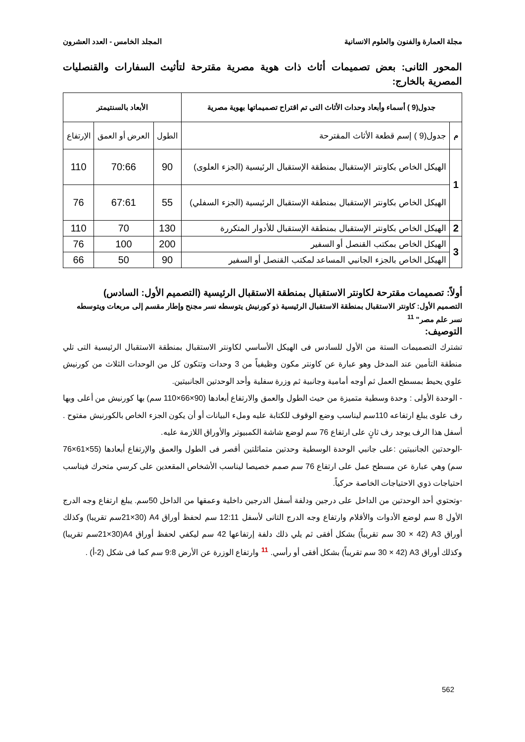مجلة العمارة والفنون والعلوم الانسانية المجلد الخامس - العدد العشرون
المحور الثانى: بعض تصميمات أثاث ذات هوية مصرية مقترحة لتأثيث السفارات والقنصليات المصرية بالخارج:
| جدول(9 ) أسماء وأبعاد وحدات الأثاث التى تم اقتراح تصميماتها بهوية مصرية | | الأبعاد بالسنتيمتر | | |
| --- | --- | --- | --- | --- |
| م | جدول(9 ) إسم قطعة الأثاث المقترحة | الطول | العرض أو العمق | الإرتفاع |
| 1 | الهيكل الخاص بكاونتر الإستقبال بمنطقة الإستقبال الرئيسية (الجزء العلوى) | 90 | 70:66 | 110 |
| | الهيكل الخاص بكاونتر الإستقبال بمنطقة الإستقبال الرئيسية (الجزء السفلي) | 55 | 67:61 | 76 |
| 2 | الهيكل الخاص بكاونتر الإستقبال بمنطقة الإستقبال للأدوار المتكررة | 130 | 70 | 110 |
| 3 | الهيكل الخاص بمكتب القنصل أو السفير | 200 | 100 | 76 |
| | الهيكل الخاص بالجزء الجانبي المساعد لمكتب القنصل أو السفير | 90 | 50 | 66 |
أولاً: تصميمات مقترحة لكاونتر الاستقبال بمنطقة الاستقبال الرئيسية (التصميم الأول: السادس)
التصميم الأول: كاونتر الاستقبال بمنطقة الاستقبال الرئيسية ذو كورنيش يتوسطه نسر مجنح وإطار مقسم إلى مربعات ويتوسطه نسر علم مصر" <sup>11</sup>
التوصيف:
تشترك التصميمات الستة من الأول للسادس فى الهيكل الأساسي لكاونتر الاستقبال بمنطقة الاستقبال الرئيسية التى تلي منطقة التأمين عند المدخل وهو عبارة عن كاونتر مكون وظيفياً من 3 وحدات وتتكون كل من الوحدات الثلاث من كورنيش علوي يحيط بمسطح العمل ثم أوجه أمامية وجانبية ثم وزرة سفلية وأحد الوحدتين الجانبيتين.
- الوحدة الأولى : وحدة وسطية متميزة من حيث الطول والعمق والارتفاع أبعادها (90×66×110 سم) بها كورنيش من أعلى وبها رف علوى يبلغ ارتفاعه 110سم ليناسب وضع الوقوف للكتابة عليه وملء البيانات أو أن يكون الجزء الخاص بالكورنيش مفتوح . أسفل هذا الرف يوجد رف ثانٍ على ارتفاع 76 سم لوضع شاشة الكمبيوتر والأوراق اللازمة عليه.
-الوحدتين الجانبيتين :على جانبي الوحدة الوسطية وحدتين متماثلتين أقصر فى الطول والعمق والإرتفاع أبعادها (55×61×76 سم) وهي عبارة عن مسطح عمل على ارتفاع 76 سم صمم خصيصا ليناسب الأشخاص المقعدين على كرسي متحرك فيناسب احتياجات ذوي الاحتياجات الخاصة حركياً.
-وتحتوي أحد الوحدتين من الداخل على درجين ودلفة أسفل الدرجين داخلية وعمقها من الداخل 50سم. يبلغ ارتفاع وجه الدرج الأول 8 سم لوضع الأدوات والأقلام وارتفاع وجه الدرج التانى لأسفل 12:11 سم لحفظ أوراق A4 (21×30سم تقريبا) وكذلك أوراق A3 (30 × 42 سم تقريباً) بشكل أفقى ثم يلي ذلك دلفة إرتفاعها 42 سم ليكفي لحفظ أوراق A4(21×30سم تقريبا) وكذلك أوراق A3 (30 × 42 سم تقريباً) بشكل أفقى أو رأسي. <sup>11</sup> وارتفاع الوزرة عن الأرض 9:8 سم كما فى شكل (2-أ) .
562